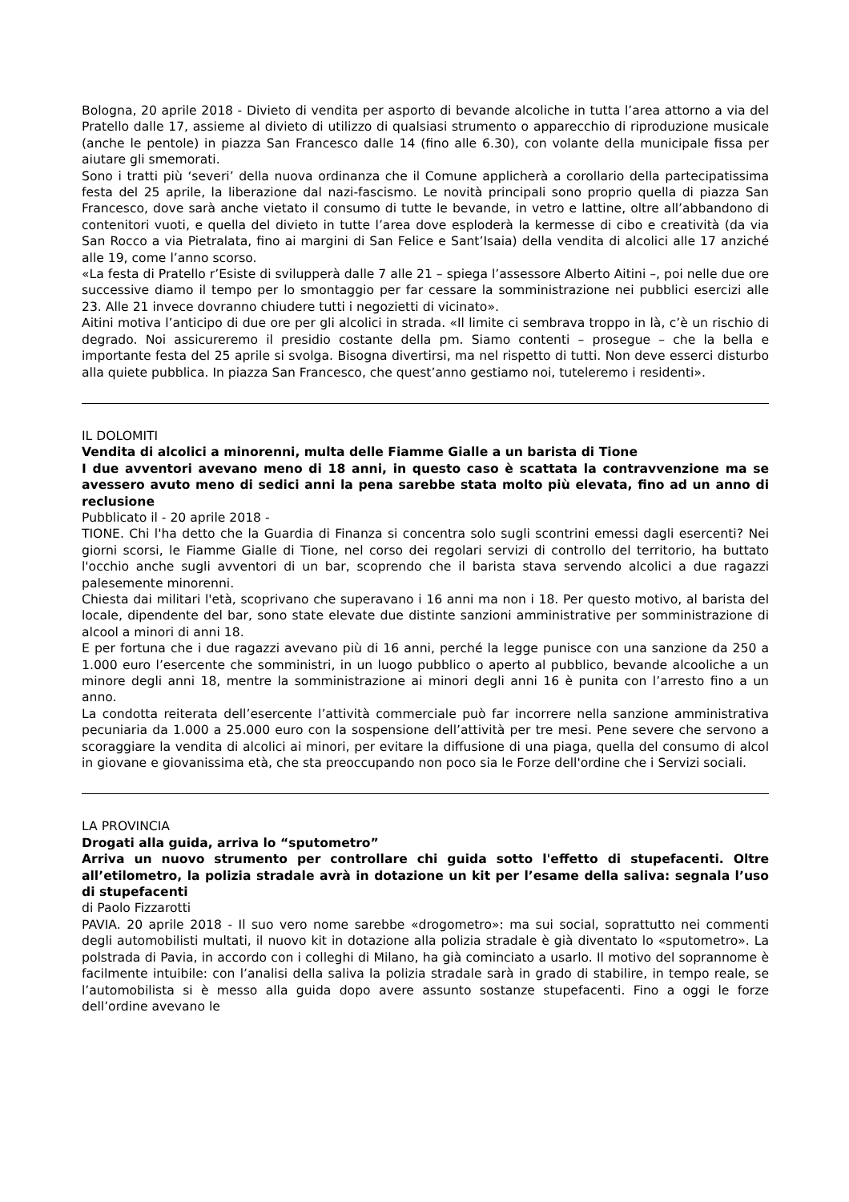Bologna, 20 aprile 2018 - Divieto di vendita per asporto di bevande alcoliche in tutta l’area attorno a via del Pratello dalle 17, assieme al divieto di utilizzo di qualsiasi strumento o apparecchio di riproduzione musicale (anche le pentole) in piazza San Francesco dalle 14 (fino alle 6.30), con volante della municipale fissa per aiutare gli smemorati.
Sono i tratti più ‘severi’ della nuova ordinanza che il Comune applicherà a corollario della partecipatissima festa del 25 aprile, la liberazione dal nazi-fascismo. Le novità principali sono proprio quella di piazza San Francesco, dove sarà anche vietato il consumo di tutte le bevande, in vetro e lattine, oltre all’abbandono di contenitori vuoti, e quella del divieto in tutte l’area dove esploderà la kermesse di cibo e creatività (da via San Rocco a via Pietralata, fino ai margini di San Felice e Sant’Isaia) della vendita di alcolici alle 17 anziché alle 19, come l’anno scorso.
«La festa di Pratello r’Esiste di svilupperà dalle 7 alle 21 – spiega l’assessore Alberto Aitini –, poi nelle due ore successive diamo il tempo per lo smontaggio per far cessare la somministrazione nei pubblici esercizi alle 23. Alle 21 invece dovranno chiudere tutti i negozietti di vicinato».
Aitini motiva l’anticipo di due ore per gli alcolici in strada. «Il limite ci sembrava troppo in là, c’è un rischio di degrado. Noi assicureremo il presidio costante della pm. Siamo contenti – prosegue – che la bella e importante festa del 25 aprile si svolga. Bisogna divertirsi, ma nel rispetto di tutti. Non deve esserci disturbo alla quiete pubblica. In piazza San Francesco, che quest’anno gestiamo noi, tuteleremo i residenti».
IL DOLOMITI
Vendita di alcolici a minorenni, multa delle Fiamme Gialle a un barista di Tione
I due avventori avevano meno di 18 anni, in questo caso è scattata la contravvenzione ma se avessero avuto meno di sedici anni la pena sarebbe stata molto più elevata, fino ad un anno di reclusione
Pubblicato il - 20 aprile 2018 -
TIONE. Chi l'ha detto che la Guardia di Finanza si concentra solo sugli scontrini emessi dagli esercenti? Nei giorni scorsi, le Fiamme Gialle di Tione, nel corso dei regolari servizi di controllo del territorio, ha buttato l'occhio anche sugli avventori di un bar, scoprendo che il barista stava servendo alcolici a due ragazzi palesemente minorenni.
Chiesta dai militari l'età, scoprivano che superavano i 16 anni ma non i 18. Per questo motivo, al barista del locale, dipendente del bar, sono state elevate due distinte sanzioni amministrative per somministrazione di alcool a minori di anni 18.
E per fortuna che i due ragazzi avevano più di 16 anni, perché la legge punisce con una sanzione da 250 a 1.000 euro l’esercente che somministri, in un luogo pubblico o aperto al pubblico, bevande alcooliche a un minore degli anni 18, mentre la somministrazione ai minori degli anni 16 è punita con l’arresto fino a un anno.
La condotta reiterata dell’esercente l’attività commerciale può far incorrere nella sanzione amministrativa pecuniaria da 1.000 a 25.000 euro con la sospensione dell’attività per tre mesi. Pene severe che servono a scoraggiare la vendita di alcolici ai minori, per evitare la diffusione di una piaga, quella del consumo di alcol in giovane e giovanissima età, che sta preoccupando non poco sia le Forze dell'ordine che i Servizi sociali.
LA PROVINCIA
Drogati alla guida, arriva lo “sputometro”
Arriva un nuovo strumento per controllare chi guida sotto l'effetto di stupefacenti. Oltre all’etilometro, la polizia stradale avrà in dotazione un kit per l’esame della saliva: segnala l’uso di stupefacenti
di Paolo Fizzarotti
PAVIA. 20 aprile 2018 - Il suo vero nome sarebbe «drogometro»: ma sui social, soprattutto nei commenti degli automobilisti multati, il nuovo kit in dotazione alla polizia stradale è già diventato lo «sputometro». La polstrada di Pavia, in accordo con i colleghi di Milano, ha già cominciato a usarlo. Il motivo del soprannome è facilmente intuibile: con l’analisi della saliva la polizia stradale sarà in grado di stabilire, in tempo reale, se l’automobilista si è messo alla guida dopo avere assunto sostanze stupefacenti. Fino a oggi le forze dell’ordine avevano le